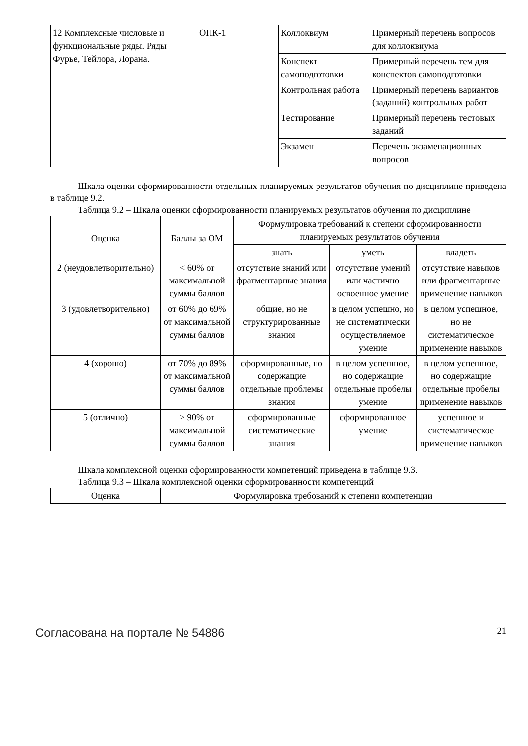| 12 Комплексные числовые и функциональные ряды. Ряды Фурье, Тейлора, Лорана. | ОПК-1 | Коллоквиум | Примерный перечень вопросов для коллоквиума |
| | | Конспект самоподготовки | Примерный перечень тем для конспектов самоподготовки |
| | | Контрольная работа | Примерный перечень вариантов (заданий) контрольных работ |
| | | Тестирование | Примерный перечень тестовых заданий |
| | | Экзамен | Перечень экзаменационных вопросов |
Шкала оценки сформированности отдельных планируемых результатов обучения по дисциплине приведена в таблице 9.2.
Таблица 9.2 – Шкала оценки сформированности планируемых результатов обучения по дисциплине
| Оценка | Баллы за ОМ | Формулировка требований к степени сформированности планируемых результатов обучения | | |
| --- | --- | --- | --- | --- |
| | | знать | уметь | владеть |
| 2 (неудовлетворительно) | < 60% от максимальной суммы баллов | отсутствие знаний или фрагментарные знания | отсутствие умений или частично освоенное умение | отсутствие навыков или фрагментарные применение навыков |
| 3 (удовлетворительно) | от 60% до 69% от максимальной суммы баллов | общие, но не структурированные знания | в целом успешно, но не систематически осуществляемое умение | в целом успешное, но не систематическое применение навыков |
| 4 (хорошо) | от 70% до 89% от максимальной суммы баллов | сформированные, но содержащие отдельные проблемы знания | в целом успешное, но содержащие отдельные пробелы умение | в целом успешное, но содержащие отдельные пробелы применение навыков |
| 5 (отлично) | ≥ 90% от максимальной суммы баллов | сформированные систематические знания | сформированное умение | успешное и систематическое применение навыков |
Шкала комплексной оценки сформированности компетенций приведена в таблице 9.3.
Таблица 9.3 – Шкала комплексной оценки сформированности компетенций
| Оценка | Формулировка требований к степени компетенции |
| --- | --- |
Согласована на портале № 54886 21